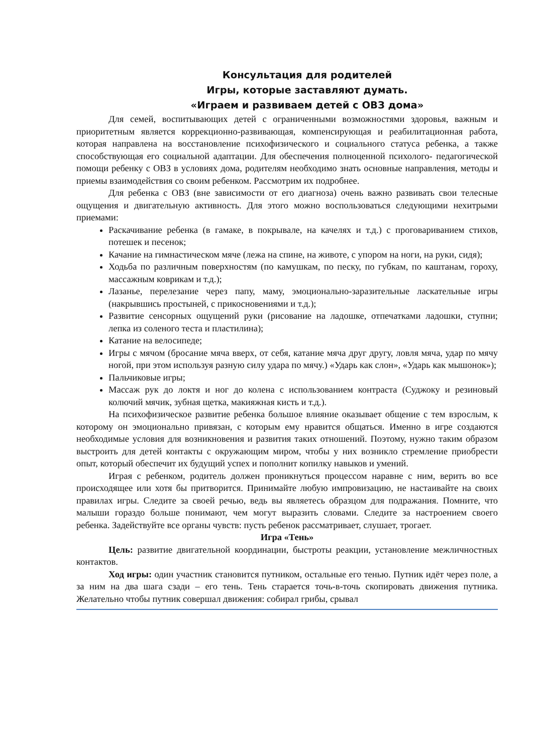Консультация для родителей
Игры, которые заставляют думать.
«Играем и развиваем детей с ОВЗ дома»
Для семей, воспитывающих детей с ограниченными возможностями здоровья, важным и приоритетным является коррекционно-развивающая, компенсирующая и реабилитационная работа, которая направлена на восстановление психофизического и социального статуса ребенка, а также способствующая его социальной адаптации. Для обеспечения полноценной психолого- педагогической помощи ребенку с ОВЗ в условиях дома, родителям необходимо знать основные направления, методы и приемы взаимодействия со своим ребенком. Рассмотрим их подробнее.
Для ребенка с ОВЗ (вне зависимости от его диагноза) очень важно развивать свои телесные ощущения и двигательную активность. Для этого можно воспользоваться следующими нехитрыми приемами:
Раскачивание ребенка (в гамаке, в покрывале, на качелях и т.д.) с проговариванием стихов, потешек и песенок;
Качание на гимнастическом мяче (лежа на спине, на животе, с упором на ноги, на руки, сидя);
Ходьба по различным поверхностям (по камушкам, по песку, по губкам, по каштанам, гороху, массажным коврикам и т.д.);
Лазанье, перелезание через папу, маму, эмоционально-заразительные ласкательные игры (накрывшись простыней, с прикосновениями и т.д.);
Развитие сенсорных ощущений руки (рисование на ладошке, отпечатками ладошки, ступни; лепка из соленого теста и пластилина);
Катание на велосипеде;
Игры с мячом (бросание мяча вверх, от себя, катание мяча друг другу, ловля мяча, удар по мячу ногой, при этом используя разную силу удара по мячу.) «Ударь как слон», «Ударь как мышонок»);
Пальчиковые игры;
Массаж рук до локтя и ног до колена с использованием контраста (Суджоку и резиновый колючий мячик, зубная щетка, макияжная кисть и т.д.).
На психофизическое развитие ребенка большое влияние оказывает общение с тем взрослым, к которому он эмоционально привязан, с которым ему нравится общаться. Именно в игре создаются необходимые условия для возникновения и развития таких отношений. Поэтому, нужно таким образом выстроить для детей контакты с окружающим миром, чтобы у них возникло стремление приобрести опыт, который обеспечит их будущий успех и пополнит копилку навыков и умений.
Играя с ребенком, родитель должен проникнуться процессом наравне с ним, верить во все происходящее или хотя бы притворится. Принимайте любую импровизацию, не настаивайте на своих правилах игры. Следите за своей речью, ведь вы являетесь образцом для подражания. Помните, что малыши гораздо больше понимают, чем могут выразить словами. Следите за настроением своего ребенка. Задействуйте все органы чувств: пусть ребенок рассматривает, слушает, трогает.
Игра «Тень»
Цель: развитие двигательной координации, быстроты реакции, установление межличностных контактов.
Ход игры: один участник становится путником, остальные его тенью. Путник идёт через поле, а за ним на два шага сзади – его тень. Тень старается точь-в-точь скопировать движения путника. Желательно чтобы путник совершал движения: собирал грибы, срывал